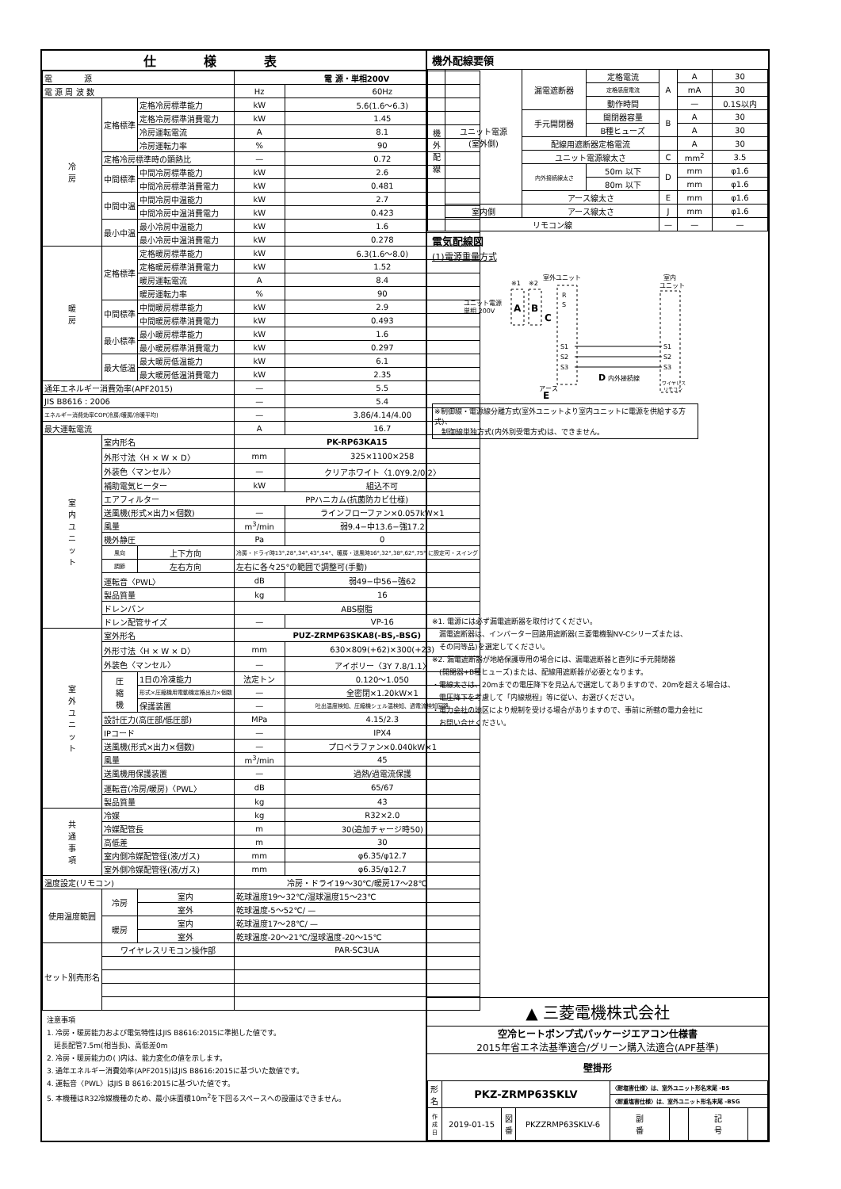仕様表
| 電 源 | | | 電 源・単相200V | |
| 電 源 周 波 数 | | | Hz | 60Hz |
| 冷 房 | 定格標準 | 定格冷房標準能力 | kW | 5.6(1.6〜6.3) |
| | | 定格冷房標準消費電力 | kW | 1.45 |
| | | 冷房運転電流 | A | 8.1 |
| | | 冷房運転力率 | % | 90 |
| | 定格冷房標準時の顕熱比 | | — | 0.72 |
| | 中間標準 | 中間冷房標準能力 | kW | 2.6 |
| | | 中間冷房標準消費電力 | kW | 0.481 |
| | 中間中温 | 中間冷房中温能力 | kW | 2.7 |
| | | 中間冷房中温消費電力 | kW | 0.423 |
| | 最小中温 | 最小冷房中温能力 | kW | 1.6 |
| | | 最小冷房中温消費電力 | kW | 0.278 |
| 暖 房 | 定格標準 | 定格暖房標準能力 | kW | 6.3(1.6〜8.0) |
| | | 定格暖房標準消費電力 | kW | 1.52 |
| | | 暖房運転電流 | A | 8.4 |
| | | 暖房運転力率 | % | 90 |
| | 中間標準 | 中間暖房標準能力 | kW | 2.9 |
| | | 中間暖房標準消費電力 | kW | 0.493 |
| | 最小標準 | 最小暖房標準能力 | kW | 1.6 |
| | | 最小暖房標準消費電力 | kW | 0.297 |
| | 最大低温 | 最大暖房低温能力 | kW | 6.1 |
| | | 最大暖房低温消費電力 | kW | 2.35 |
| 通年エネルギー消費効率(APF2015) | | | — | 5.5 |
| JIS B8616 : 2006 | | | — | 5.4 |
| エネルギー消費効率COP(冷房/暖房/冷暖平均) | | | — | 3.86/4.14/4.00 |
| 最大運転電流 | | | A | 16.7 |
| 室 内 ユ ニ ッ ト | 室内形名 | | PK-RP63KA15 | |
| | 外形寸法〈H × W × D〉 | | mm | 325×1100×258 |
| | 外装色〈マンセル〉 | | — | クリアホワイト〈1.0Y9.2/0.2〉 |
| | 補助電気ヒーター | | kW | 組込不可 |
| | エアフィルター | | PPハニカム(抗菌防カビ仕様) | |
| | 送風機(形式×出力×個数) | | — | ラインフローファン×0.057kW×1 |
| | 風量 | | m<sup>3</sup>/min | 弱9.4−中13.6−強17.2 |
| | 機外静圧 | | Pa | 0 |
| | 風向 | 上下方向 | 冷房・ドライ時13°,28°,34°,43°,54°、暖房・送風時16°,32°,38°,62°,75° に設定可・スイング | |
| | 調節 | 左右方向 | 左右に各々25°の範囲で調整可(手動) | |
| | 運転音〈PWL〉 | | dB | 弱49−中56−強62 |
| | 製品質量 | | kg | 16 |
| | ドレンパン | | ABS樹脂 | |
| | ドレン配管サイズ | | — | VP-16 |
| 室 外 ユ ニ ッ ト | 室外形名 | | PUZ-ZRMP63SKA8(-BS,-BSG) | |
| | 外形寸法〈H × W × D〉 | | mm | 630×809(+62)×300(+23) |
| | 外装色〈マンセル〉 | | — | アイボリー〈3Y 7.8/1.1〉 |
| | 圧 縮 機 | 1日の冷凍能力 | 法定トン | 0.120〜1.050 |
| | | 形式×圧縮機用電動機定格出力×個数 | — | 全密閉×1.20kW×1 |
| | | 保護装置 | — | 吐出温度検知、圧縮機シェル温検知、過電流検知回路 |
| | 設計圧力(高圧部/低圧部) | | MPa | 4.15/2.3 |
| | IPコード | | — | IPX4 |
| | 送風機(形式×出力×個数) | | — | プロペラファン×0.040kW×1 |
| | 風量 | | m<sup>3</sup>/min | 45 |
| | 送風機用保護装置 | | — | 過熱/過電流保護 |
| | 運転音(冷房/暖房)〈PWL〉 | | dB | 65/67 |
| | 製品質量 | | kg | 43 |
| 共 通 事 項 | 冷媒 | | kg | R32×2.0 |
| | 冷媒配管長 | | m | 30(追加チャージ時50) |
| | 高低差 | | m | 30 |
| | 室内側冷媒配管径(液/ガス) | | mm | φ6.35/φ12.7 |
| | 室外側冷媒配管径(液/ガス) | | mm | φ6.35/φ12.7 |
| 温度設定(リモコン) | | | 冷房・ドライ19〜30℃/暖房17〜28℃ | |
| 使用温度範囲 | 冷房 | 室内 | 乾球温度19〜32℃/湿球温度15〜23℃ | |
| | | 室外 | 乾球温度-5〜52℃/ — | |
| | 暖房 | 室内 | 乾球温度17〜28℃/ — | |
| | | 室外 | 乾球温度-20〜21℃/湿球温度-20〜15℃ | |
| セット別売形名 | ワイヤレスリモコン操作部 | | PAR-SC3UA | |
注意事項
1. 冷房・暖房能力および電気特性はJIS B8616:2015に準拠した値です。
　延長配管7.5m(相当長)、高低差0m
2. 冷房・暖房能力の( )内は、能力変化の値を示します。
3. 通年エネルギー消費効率(APF2015)はJIS B8616:2015に基づいた数値です。
4. 運転音〈PWL〉はJIS B 8616:2015に基づいた値です。
5. 本機種はR32冷媒機種のため、最小床面積10m<sup>2</sup>を下回るスペースへの設置はできません。
機外配線要領
| 機 外 配 線 | ユニット電源 (室外側) | 漏電遮断器 | 定格電流 | A | A | 30 |
| | | | 定格感度電流 | | mA | 30 |
| | | | 動作時間 | | — | 0.1S以内 |
| | | 手元開閉器 | 開閉器容量 | B | A | 30 |
| | | | B種ヒューズ | | A | 30 |
| | | 配線用遮断器定格電流 | | | A | 30 |
| | | ユニット電源線太さ | | C | mm<sup>2</sup> | 3.5 |
| | | 内外接続線太さ | 50m 以下 | D | mm | φ1.6 |
| | | | 80m 以下 | | mm | φ1.6 |
| | | アース線太さ | | E | mm | φ1.6 |
| | 室内側 | アース線太さ | | J | mm | φ1.6 |
| | リモコン線 | | | — | — | — |
電気配線図
(1)電源重量方式
ユニット電源
単相 200V
A
B
※1
※2
室外ユニット
C
R
S
S1
S2
S3
D
内外接続線
アース
E
室内
ユニット
S1
S2
S3
ワイヤレス
リモコン
※制御線・電源線分離方式(室外ユニットより室内ユニットに電源を供給する方式)、
　制御線単独方式(内外別受電方式)は、できません。
※1. 電源には必ず漏電遮断器を取付けてください。
　漏電遮断器は、インバーター回路用遮断器(三菱電機製NV-Cシリーズまたは、
　その同等品)を選定してください。
※2. 漏電遮断器が地絡保護専用の場合には、漏電遮断器と直列に手元開閉器
　(開閉器+B種ヒューズ)または、配線用遮断器が必要となります。
・電線太さは、20mまでの電圧降下を見込んで選定してありますので、20mを超える場合は、
　電圧降下を考慮して「内線規程」等に従い、お選びください。
・電力会社の地区により規制を受ける場合がありますので、事前に所轄の電力会社に
　お問い合せください。
▲ 三菱電機株式会社
空冷ヒートポンプ式パッケージエアコン仕様書
2015年省エネ法基準適合/グリーン購入法適合(APF基準)
壁掛形
| 形 名 | PKZ-ZRMP63SKLV | | | 〈耐塩害仕様〉は、室外ユニット形名末尾 -BS | | | |
| | | | | 〈耐重塩害仕様〉は、室外ユニット形名末尾 -BSG | | | |
| 作 成 日 | 2019-01-15 | 図 番 | PKZZRMP63SKLV-6 | 副 番 | | 記 号 | |